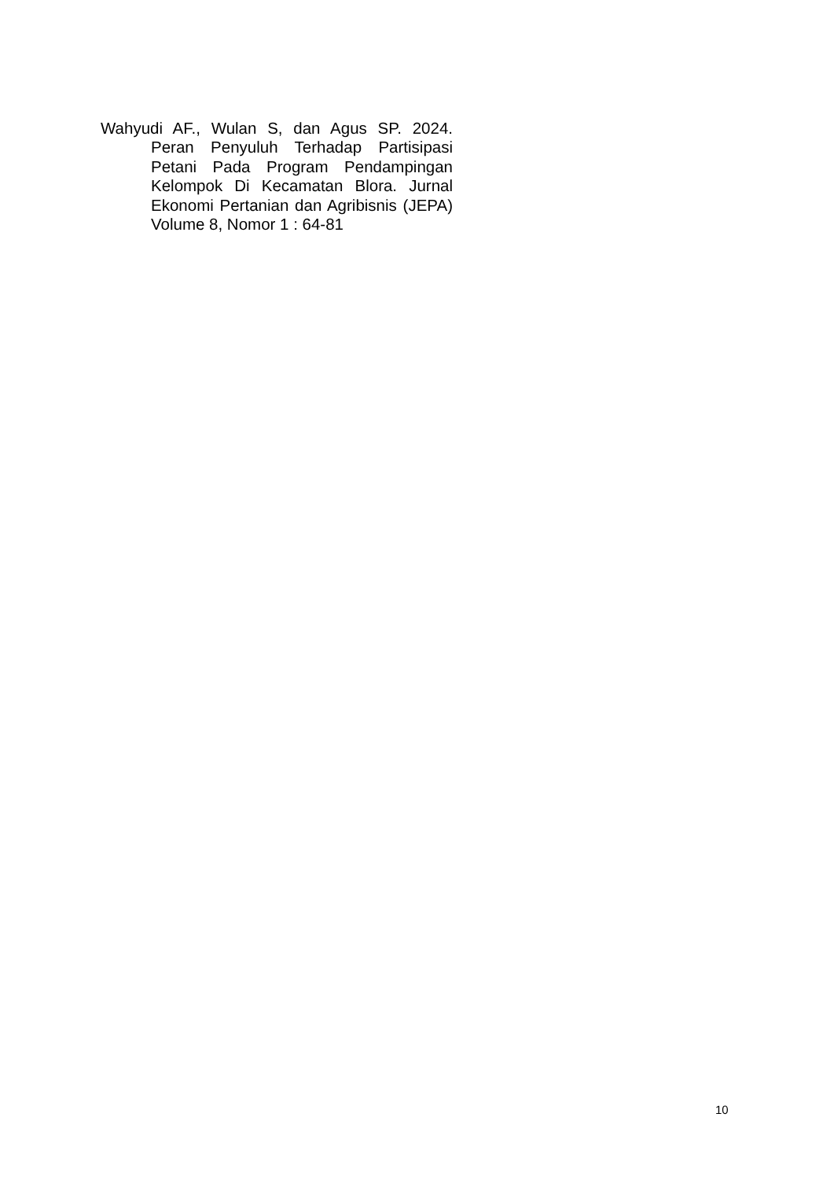Wahyudi AF., Wulan S, dan Agus SP. 2024. Peran Penyuluh Terhadap Partisipasi Petani Pada Program Pendampingan Kelompok Di Kecamatan Blora. Jurnal Ekonomi Pertanian dan Agribisnis (JEPA) Volume 8, Nomor 1 : 64-81
10